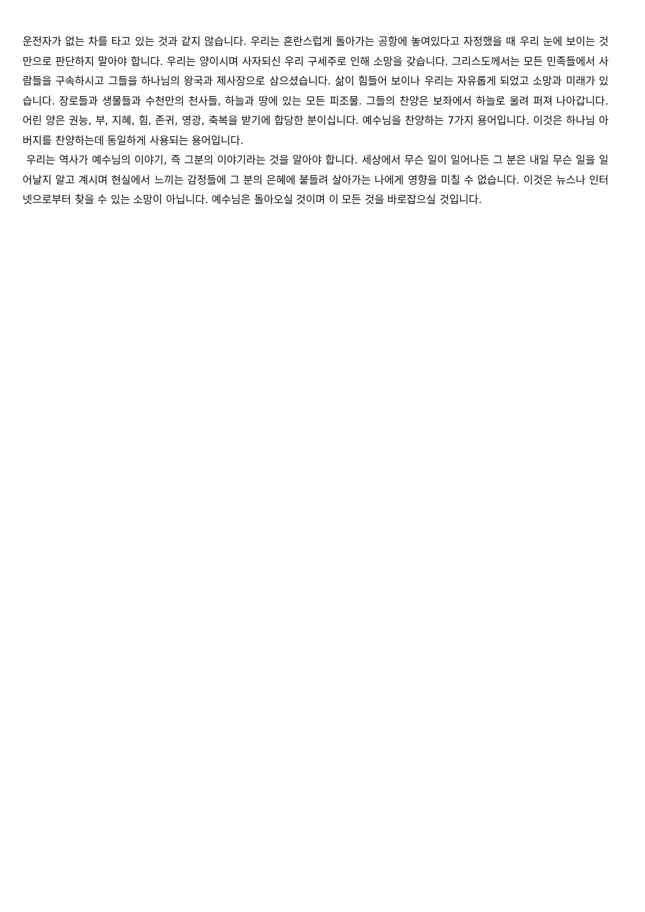운전자가 없는 차를 타고 있는 것과 같지 않습니다. 우리는 혼란스럽게 돌아가는 공항에 놓여있다고 자정했을 때 우리 눈에 보이는 것만으로 판단하지 말아야 합니다. 우리는 양이시며 사자되신 우리 구세주로 인해 소망을 갖습니다. 그리스도께서는 모든 민족들에서 사람들을 구속하시고 그들을 하나님의 왕국과 제사장으로 삼으셨습니다. 삶이 힘들어 보이나 우리는 자유롭게 되었고 소망과 미래가 있습니다. 장로들과 생물들과 수천만의 천사들, 하늘과 땅에 있는 모든 피조물. 그들의 찬양은 보좌에서 하늘로 울려 퍼져 나아갑니다. 어린 양은 권능, 부, 지혜, 힘, 존귀, 영광, 축복을 받기에 합당한 분이십니다. 예수님을 찬양하는 7가지 용어입니다. 이것은 하나님 아버지를 찬양하는데 동일하게 사용되는 용어입니다.
우리는 역사가 예수님의 이야기, 즉 그분의 이야기라는 것을 알아야 합니다. 세상에서 무슨 일이 일어나든 그 분은 내일 무슨 일을 일어날지 알고 계시며 현실에서 느끼는 감정들에 그 분의 은혜에 붙들려 살아가는 나에게 영향을 미칠 수 없습니다. 이것은 뉴스나 인터넷으로부터 찾을 수 있는 소망이 아닙니다. 예수님은 돌아오실 것이며 이 모든 것을 바로잡으실 것입니다.